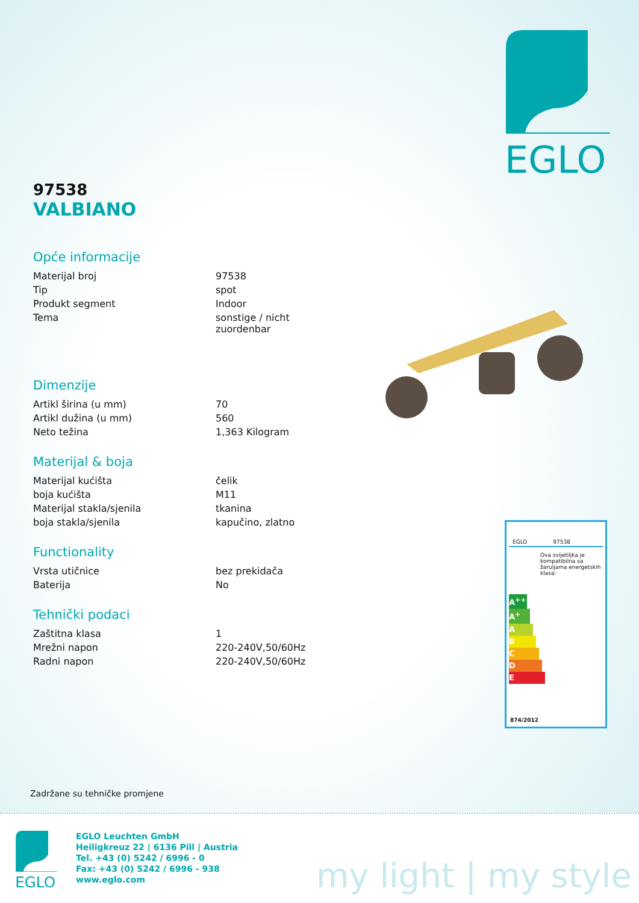EGLO
97538
VALBIANO
Opće informacije
| Materijal broj | 97538 |
| Tip | spot |
| Produkt segment | Indoor |
| Tema | sonstige / nicht zuordenbar |
Dimenzije
| Artikl širina (u mm) | 70 |
| Artikl dužina (u mm) | 560 |
| Neto težina | 1,363 Kilogram |
Materijal & boja
| Materijal kućišta | čelik |
| boja kućišta | M11 |
| Materijal stakla/sjenila | tkanina |
| boja stakla/sjenila | kapučino, zlatno |
Functionality
| Vrsta utičnice | bez prekidača |
| Baterija | No |
Tehnički podaci
| Zaštitna klasa | 1 |
| Mrežni napon | 220-240V,50/60Hz |
| Radni napon | 220-240V,50/60Hz |
EGLO 97538
Ova svijetiljka je kompatibilna sa žaruljama energetskih klasa:
A<sup>++</sup>
A<sup>+</sup>
A
B
C
D
E
874/2012
Zadržane su tehničke promjene
EGLO
EGLO Leuchten GmbH
Heiligkreuz 22 | 6136 Pill | Austria
Tel. +43 (0) 5242 / 6996 - 0
Fax: +43 (0) 5242 / 6996 - 938
www.eglo.com
my light | my style